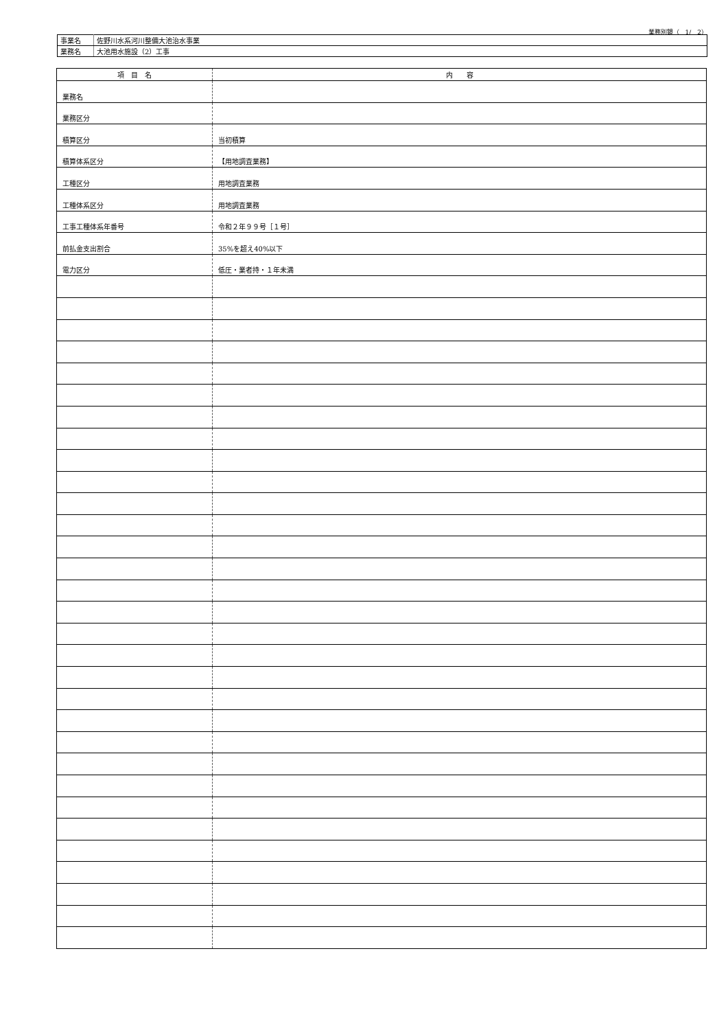業務別鏡（　1/　2）
| 事業名 | 佐野川水系河川整備大池治水事業 |
| 業務名 | 大池用水施設（2）工事 |
| 項 目 名 | 内 容 |
| --- | --- |
| 業務名 | |
| 業務区分 | |
| 積算区分 | 当初積算 |
| 積算体系区分 | 【用地調査業務】 |
| 工種区分 | 用地調査業務 |
| 工種体系区分 | 用地調査業務 |
| 工事工種体系年番号 | 令和２年９９号［１号］ |
| 前払金支出割合 | 35%を超え40%以下 |
| 電力区分 | 低圧・業者持・１年未満 |